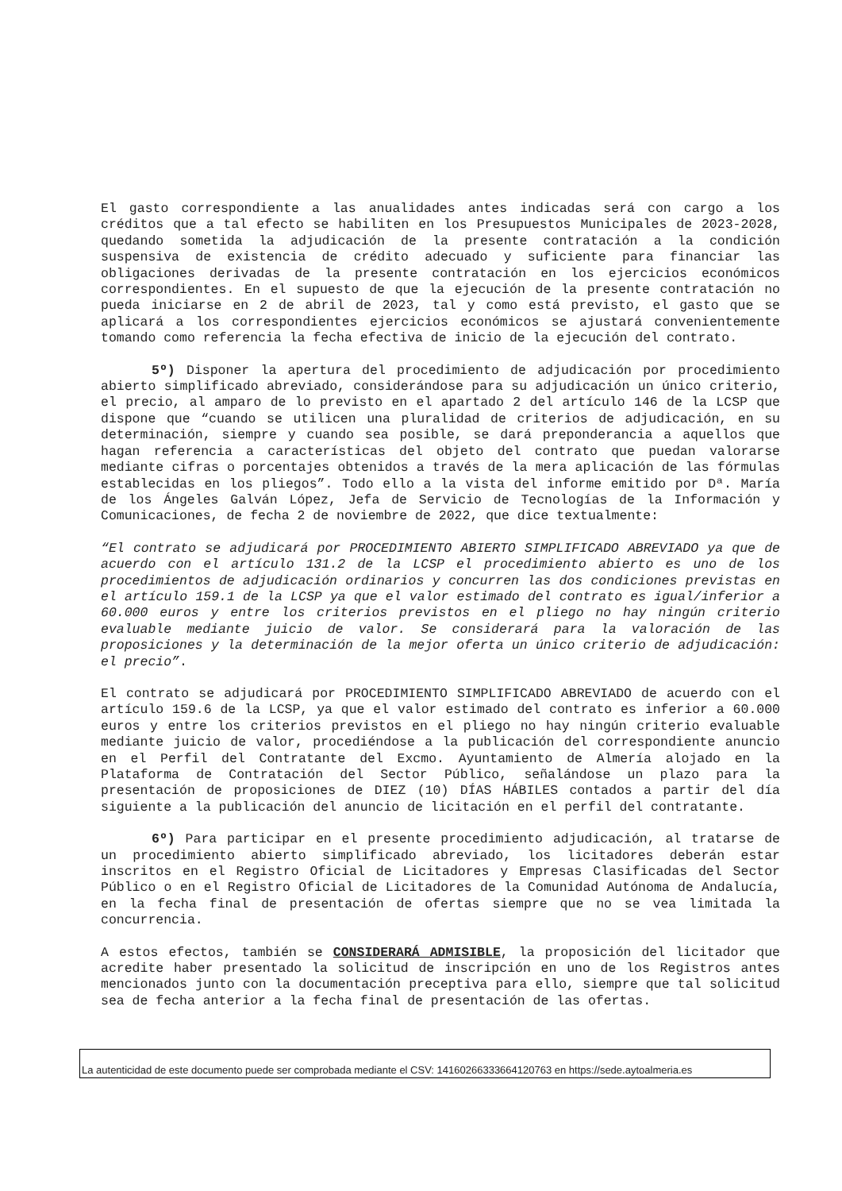El gasto correspondiente a las anualidades antes indicadas será con cargo a los créditos que a tal efecto se habiliten en los Presupuestos Municipales de 2023-2028, quedando sometida la adjudicación de la presente contratación a la condición suspensiva de existencia de crédito adecuado y suficiente para financiar las obligaciones derivadas de la presente contratación en los ejercicios económicos correspondientes. En el supuesto de que la ejecución de la presente contratación no pueda iniciarse en 2 de abril de 2023, tal y como está previsto, el gasto que se aplicará a los correspondientes ejercicios económicos se ajustará convenientemente tomando como referencia la fecha efectiva de inicio de la ejecución del contrato.
5º) Disponer la apertura del procedimiento de adjudicación por procedimiento abierto simplificado abreviado, considerándose para su adjudicación un único criterio, el precio, al amparo de lo previsto en el apartado 2 del artículo 146 de la LCSP que dispone que “cuando se utilicen una pluralidad de criterios de adjudicación, en su determinación, siempre y cuando sea posible, se dará preponderancia a aquellos que hagan referencia a características del objeto del contrato que puedan valorarse mediante cifras o porcentajes obtenidos a través de la mera aplicación de las fórmulas establecidas en los pliegos”. Todo ello a la vista del informe emitido por Dª. María de los Ángeles Galván López, Jefa de Servicio de Tecnologías de la Información y Comunicaciones, de fecha 2 de noviembre de 2022, que dice textualmente:
“El contrato se adjudicará por PROCEDIMIENTO ABIERTO SIMPLIFICADO ABREVIADO ya que de acuerdo con el artículo 131.2 de la LCSP el procedimiento abierto es uno de los procedimientos de adjudicación ordinarios y concurren las dos condiciones previstas en el artículo 159.1 de la LCSP ya que el valor estimado del contrato es igual/inferior a 60.000 euros y entre los criterios previstos en el pliego no hay ningún criterio evaluable mediante juicio de valor. Se considerará para la valoración de las proposiciones y la determinación de la mejor oferta un único criterio de adjudicación: el precio”.
El contrato se adjudicará por PROCEDIMIENTO SIMPLIFICADO ABREVIADO de acuerdo con el artículo 159.6 de la LCSP, ya que el valor estimado del contrato es inferior a 60.000 euros y entre los criterios previstos en el pliego no hay ningún criterio evaluable mediante juicio de valor, procediéndose a la publicación del correspondiente anuncio en el Perfil del Contratante del Excmo. Ayuntamiento de Almería alojado en la Plataforma de Contratación del Sector Público, señalándose un plazo para la presentación de proposiciones de DIEZ (10) DÍAS HÁBILES contados a partir del día siguiente a la publicación del anuncio de licitación en el perfil del contratante.
6º) Para participar en el presente procedimiento adjudicación, al tratarse de un procedimiento abierto simplificado abreviado, los licitadores deberán estar inscritos en el Registro Oficial de Licitadores y Empresas Clasificadas del Sector Público o en el Registro Oficial de Licitadores de la Comunidad Autónoma de Andalucía, en la fecha final de presentación de ofertas siempre que no se vea limitada la concurrencia.
A estos efectos, también se CONSIDERARÁ ADMISIBLE, la proposición del licitador que acredite haber presentado la solicitud de inscripción en uno de los Registros antes mencionados junto con la documentación preceptiva para ello, siempre que tal solicitud sea de fecha anterior a la fecha final de presentación de las ofertas.
La autenticidad de este documento puede ser comprobada mediante el CSV: 14160266333664120763 en https://sede.aytoalmeria.es